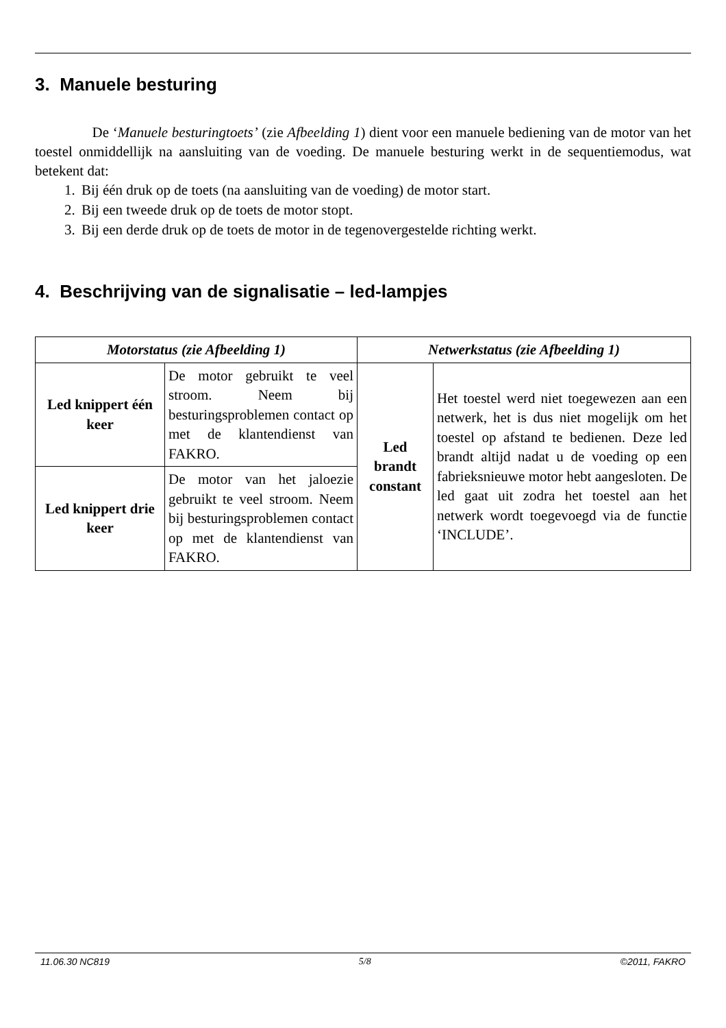3. Manuele besturing
De ‘Manuele besturingtoets’ (zie Afbeelding 1) dient voor een manuele bediening van de motor van het toestel onmiddellijk na aansluiting van de voeding. De manuele besturing werkt in de sequentiemodus, wat betekent dat:
1. Bij één druk op de toets (na aansluiting van de voeding) de motor start.
2. Bij een tweede druk op de toets de motor stopt.
3. Bij een derde druk op de toets de motor in de tegenovergestelde richting werkt.
4. Beschrijving van de signalisatie – led-lampjes
| Motorstatus (zie Afbeelding 1) | | Netwerkstatus (zie Afbeelding 1) | |
| --- | --- | --- | --- |
| Led knippert één keer | De motor gebruikt te veel stroom. Neem bij besturingsproblemen contact op met de klantendienst van FAKRO. | Led brandt constant | Het toestel werd niet toegewezen aan een netwerk, het is dus niet mogelijk om het toestel op afstand te bedienen. Deze led brandt altijd nadat u de voeding op een fabrieksnieuwe motor hebt aangesloten. De led gaat uit zodra het toestel aan het netwerk wordt toegevoegd via de functie ‘INCLUDE’. |
| Led knippert drie keer | De motor van het jaloezie gebruikt te veel stroom. Neem bij besturingsproblemen contact op met de klantendienst van FAKRO. | | |
11.06.30 NC819 5/8 ©2011, FAKRO